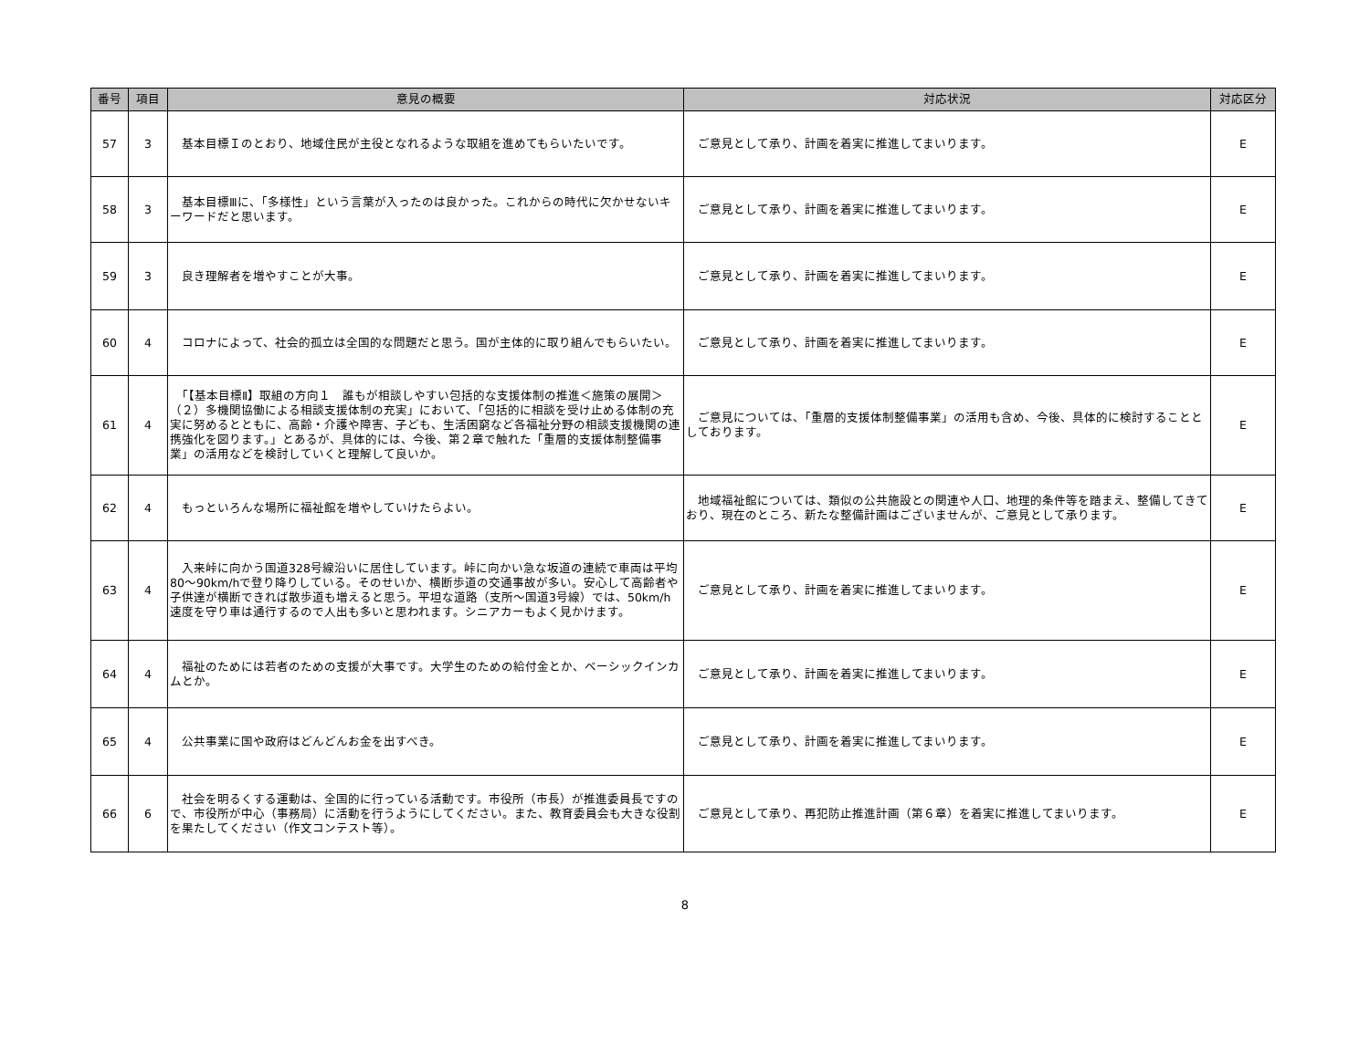| 番号 | 項目 | 意見の概要 | 対応状況 | 対応区分 |
| --- | --- | --- | --- | --- |
| 57 | 3 | 基本目標Ｉのとおり、地域住民が主役となれるような取組を進めてもらいたいです。 | ご意見として承り、計画を着実に推進してまいります。 | E |
| 58 | 3 | 基本目標Ⅲに、「多様性」という言葉が入ったのは良かった。これからの時代に欠かせないキーワードだと思います。 | ご意見として承り、計画を着実に推進してまいります。 | E |
| 59 | 3 | 良き理解者を増やすことが大事。 | ご意見として承り、計画を着実に推進してまいります。 | E |
| 60 | 4 | コロナによって、社会的孤立は全国的な問題だと思う。国が主体的に取り組んでもらいたい。 | ご意見として承り、計画を着実に推進してまいります。 | E |
| 61 | 4 | 「【基本目標Ⅱ】取組の方向１ 誰もが相談しやすい包括的な支援体制の推進＜施策の展開＞（２）多機関協働による相談支援体制の充実」において、「包括的に相談を受け止める体制の充実に努めるとともに、高齢・介護や障害、子ども、生活困窮など各福祉分野の相談支援機関の連携強化を図ります。」とあるが、具体的には、今後、第２章で触れた「重層的支援体制整備事業」の活用などを検討していくと理解して良いか。 | ご意見については、「重層的支援体制整備事業」の活用も含め、今後、具体的に検討することとしております。 | E |
| 62 | 4 | もっといろんな場所に福祉館を増やしていけたらよい。 | 地域福祉館については、類似の公共施設との関連や人口、地理的条件等を踏まえ、整備してきており、現在のところ、新たな整備計画はございませんが、ご意見として承ります。 | E |
| 63 | 4 | 入来峠に向かう国道328号線沿いに居住しています。峠に向かい急な坂道の連続で車両は平均80～90km/hで登り降りしている。そのせいか、横断歩道の交通事故が多い。安心して高齢者や子供達が横断できれば散歩道も増えると思う。平坦な道路（支所～国道3号線）では、50km/h速度を守り車は通行するので人出も多いと思われます。シニアカーもよく見かけます。 | ご意見として承り、計画を着実に推進してまいります。 | E |
| 64 | 4 | 福祉のためには若者のための支援が大事です。大学生のための給付金とか、ベーシックインカムとか。 | ご意見として承り、計画を着実に推進してまいります。 | E |
| 65 | 4 | 公共事業に国や政府はどんどんお金を出すべき。 | ご意見として承り、計画を着実に推進してまいります。 | E |
| 66 | 6 | 社会を明るくする運動は、全国的に行っている活動です。市役所（市長）が推進委員長ですので、市役所が中心（事務局）に活動を行うようにしてください。また、教育委員会も大きな役割を果たしてください（作文コンテスト等）。 | ご意見として承り、再犯防止推進計画（第６章）を着実に推進してまいります。 | E |
8